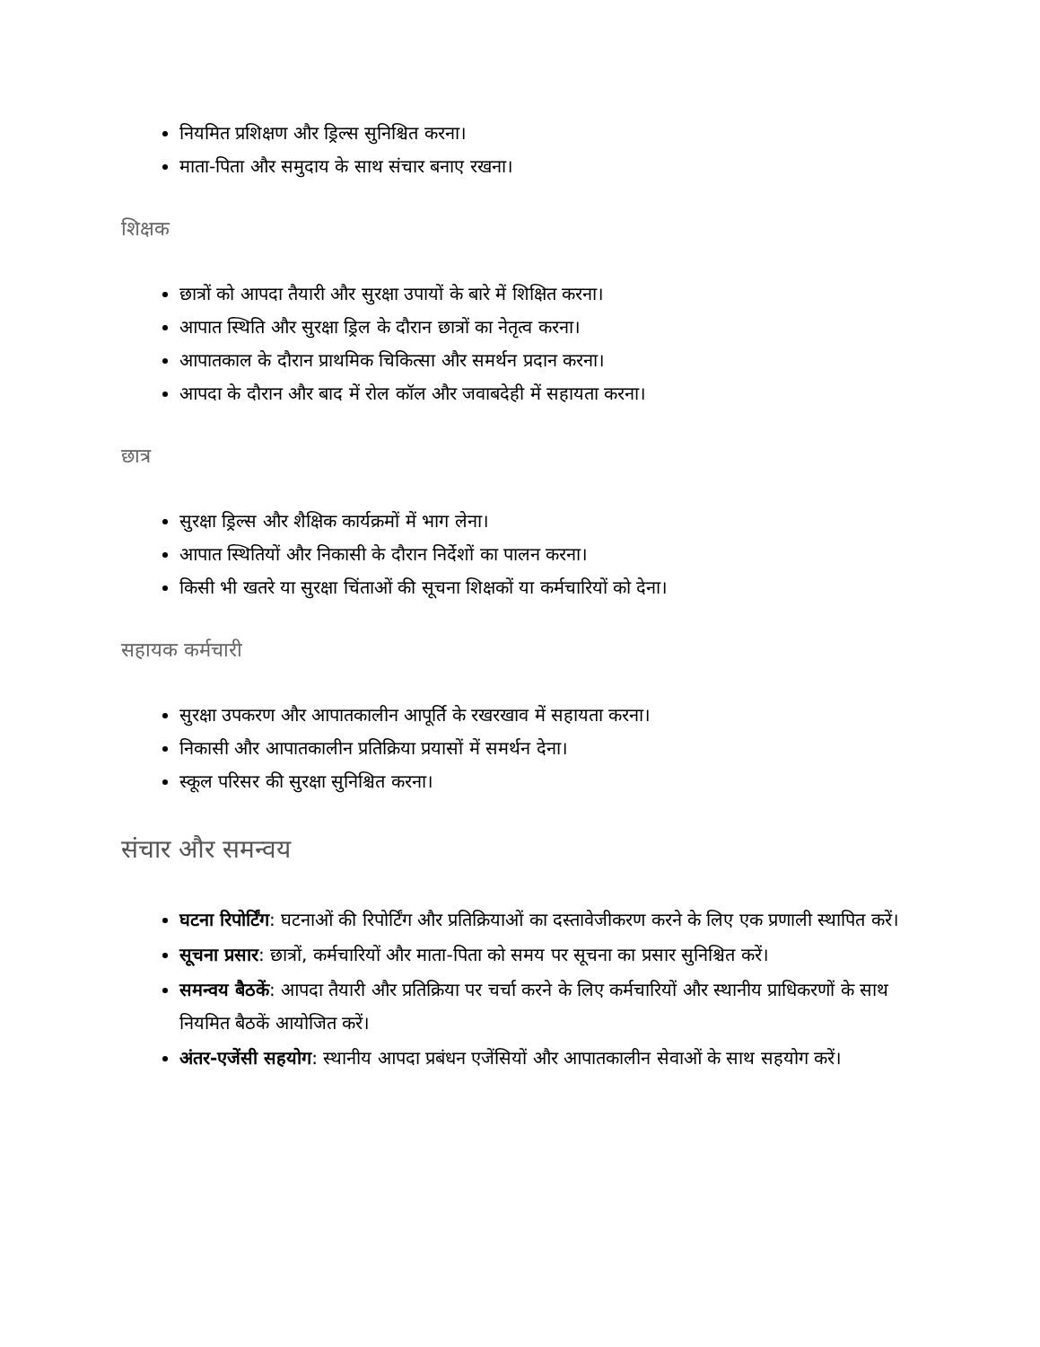नियमित प्रशिक्षण और ड्रिल्स सुनिश्चित करना।
माता-पिता और समुदाय के साथ संचार बनाए रखना।
शिक्षक
छात्रों को आपदा तैयारी और सुरक्षा उपायों के बारे में शिक्षित करना।
आपात स्थिति और सुरक्षा ड्रिल के दौरान छात्रों का नेतृत्व करना।
आपातकाल के दौरान प्राथमिक चिकित्सा और समर्थन प्रदान करना।
आपदा के दौरान और बाद में रोल कॉल और जवाबदेही में सहायता करना।
छात्र
सुरक्षा ड्रिल्स और शैक्षिक कार्यक्रमों में भाग लेना।
आपात स्थितियों और निकासी के दौरान निर्देशों का पालन करना।
किसी भी खतरे या सुरक्षा चिंताओं की सूचना शिक्षकों या कर्मचारियों को देना।
सहायक कर्मचारी
सुरक्षा उपकरण और आपातकालीन आपूर्ति के रखरखाव में सहायता करना।
निकासी और आपातकालीन प्रतिक्रिया प्रयासों में समर्थन देना।
स्कूल परिसर की सुरक्षा सुनिश्चित करना।
संचार और समन्वय
घटना रिपोर्टिंग: घटनाओं की रिपोर्टिंग और प्रतिक्रियाओं का दस्तावेजीकरण करने के लिए एक प्रणाली स्थापित करें।
सूचना प्रसार: छात्रों, कर्मचारियों और माता-पिता को समय पर सूचना का प्रसार सुनिश्चित करें।
समन्वय बैठकें: आपदा तैयारी और प्रतिक्रिया पर चर्चा करने के लिए कर्मचारियों और स्थानीय प्राधिकरणों के साथ नियमित बैठकें आयोजित करें।
अंतर-एजेंसी सहयोग: स्थानीय आपदा प्रबंधन एजेंसियों और आपातकालीन सेवाओं के साथ सहयोग करें।